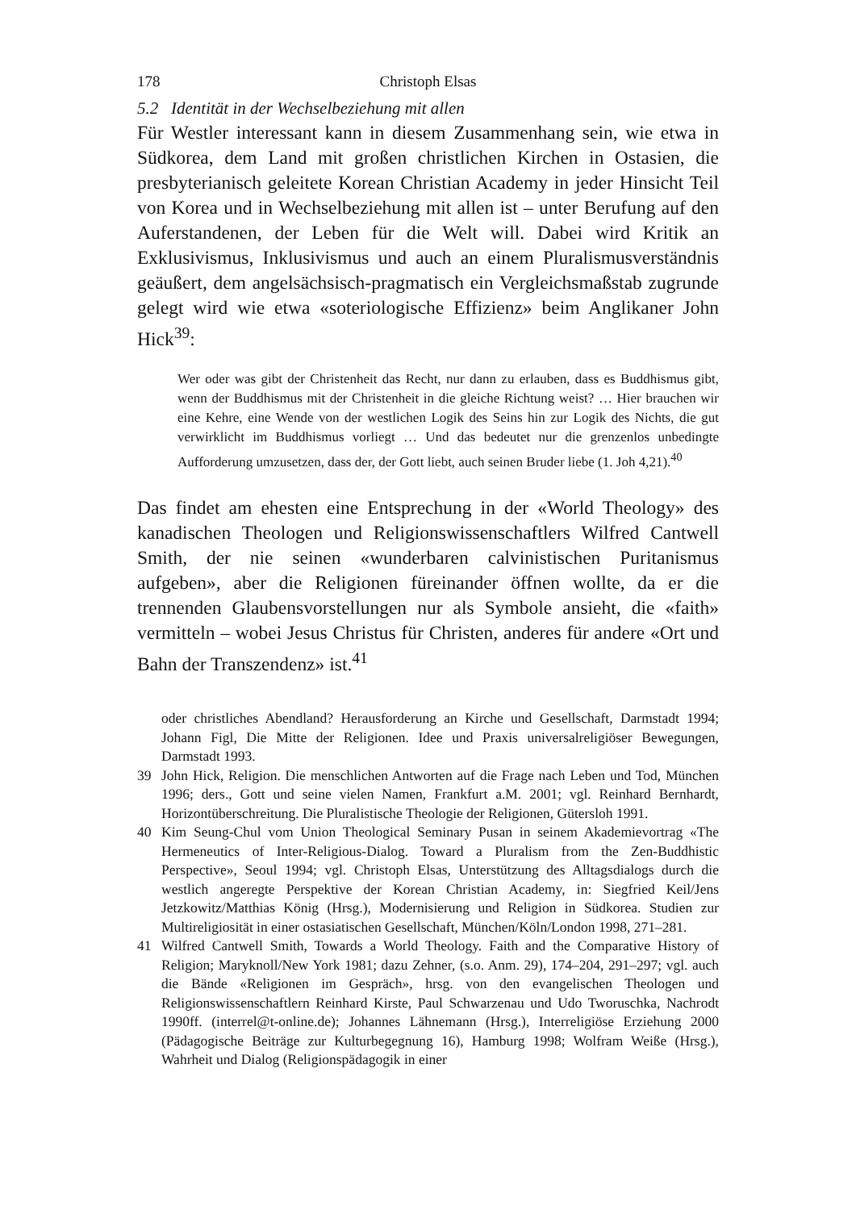178 Christoph Elsas
5.2 Identität in der Wechselbeziehung mit allen
Für Westler interessant kann in diesem Zusammenhang sein, wie etwa in Südkorea, dem Land mit großen christlichen Kirchen in Ostasien, die presbyterianisch geleitete Korean Christian Academy in jeder Hinsicht Teil von Korea und in Wechselbeziehung mit allen ist – unter Berufung auf den Auferstandenen, der Leben für die Welt will. Dabei wird Kritik an Exklusivismus, Inklusivismus und auch an einem Pluralismusverständnis geäußert, dem angelsächsisch-pragmatisch ein Vergleichsmaßstab zugrunde gelegt wird wie etwa «soteriologische Effizienz» beim Anglikaner John Hick<sup>39</sup>:
Wer oder was gibt der Christenheit das Recht, nur dann zu erlauben, dass es Buddhismus gibt, wenn der Buddhismus mit der Christenheit in die gleiche Richtung weist? … Hier brauchen wir eine Kehre, eine Wende von der westlichen Logik des Seins hin zur Logik des Nichts, die gut verwirklicht im Buddhismus vorliegt … Und das bedeutet nur die grenzenlos unbedingte Aufforderung umzusetzen, dass der, der Gott liebt, auch seinen Bruder liebe (1. Joh 4,21).<sup>40</sup>
Das findet am ehesten eine Entsprechung in der «World Theology» des kanadischen Theologen und Religionswissenschaftlers Wilfred Cantwell Smith, der nie seinen «wunderbaren calvinistischen Puritanismus aufgeben», aber die Religionen füreinander öffnen wollte, da er die trennenden Glaubensvorstellungen nur als Symbole ansieht, die «faith» vermitteln – wobei Jesus Christus für Christen, anderes für andere «Ort und Bahn der Transzendenz» ist.<sup>41</sup>
oder christliches Abendland? Herausforderung an Kirche und Gesellschaft, Darmstadt 1994; Johann Figl, Die Mitte der Religionen. Idee und Praxis universalreligiöser Bewegungen, Darmstadt 1993.
39 John Hick, Religion. Die menschlichen Antworten auf die Frage nach Leben und Tod, München 1996; ders., Gott und seine vielen Namen, Frankfurt a.M. 2001; vgl. Reinhard Bernhardt, Horizontüberschreitung. Die Pluralistische Theologie der Religionen, Gütersloh 1991.
40 Kim Seung-Chul vom Union Theological Seminary Pusan in seinem Akademievortrag «The Hermeneutics of Inter-Religious-Dialog. Toward a Pluralism from the Zen-Buddhistic Perspective», Seoul 1994; vgl. Christoph Elsas, Unterstützung des Alltagsdialogs durch die westlich angeregte Perspektive der Korean Christian Academy, in: Siegfried Keil/Jens Jetzkowitz/Matthias König (Hrsg.), Modernisierung und Religion in Südkorea. Studien zur Multireligiosität in einer ostasiatischen Gesellschaft, München/Köln/London 1998, 271–281.
41 Wilfred Cantwell Smith, Towards a World Theology. Faith and the Comparative History of Religion; Maryknoll/New York 1981; dazu Zehner, (s.o. Anm. 29), 174–204, 291–297; vgl. auch die Bände «Religionen im Gespräch», hrsg. von den evangelischen Theologen und Religionswissenschaftlern Reinhard Kirste, Paul Schwarzenau und Udo Tworuschka, Nachrodt 1990ff. (interrel@t-online.de); Johannes Lähnemann (Hrsg.), Interreligiöse Erziehung 2000 (Pädagogische Beiträge zur Kulturbegegnung 16), Hamburg 1998; Wolfram Weiße (Hrsg.), Wahrheit und Dialog (Religionspädagogik in einer